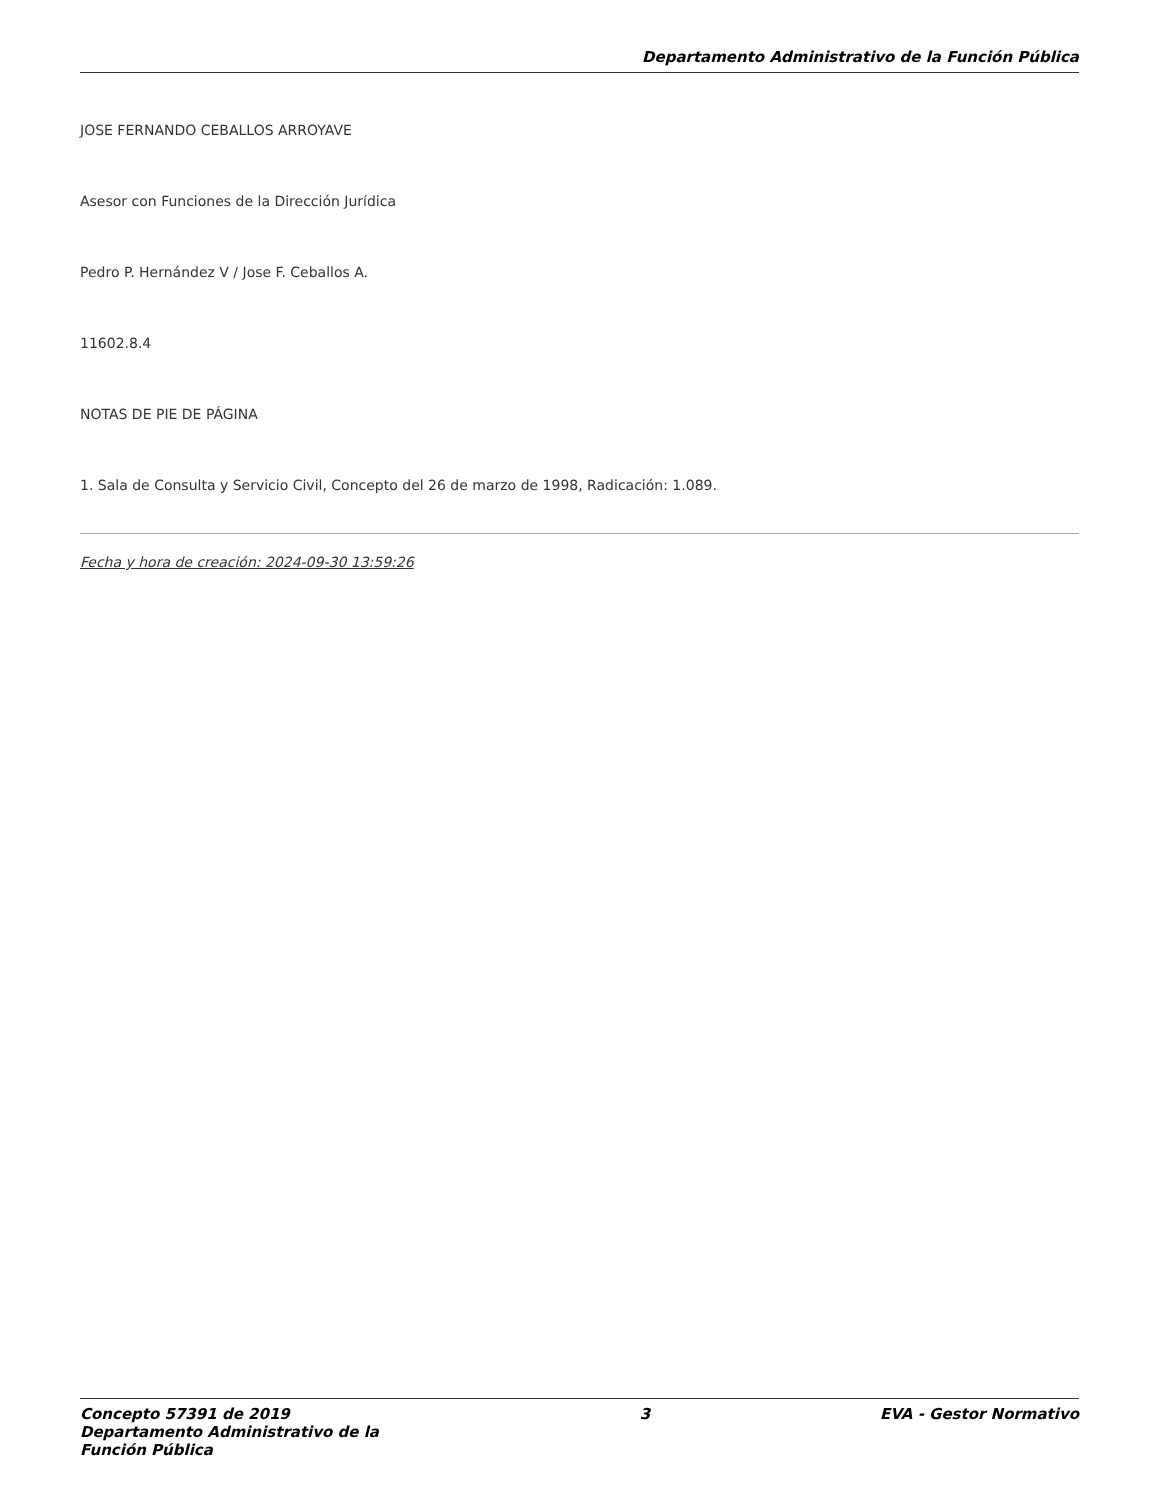Departamento Administrativo de la Función Pública
JOSE FERNANDO CEBALLOS ARROYAVE
Asesor con Funciones de la Dirección Jurídica
Pedro P. Hernández V / Jose F. Ceballos A.
11602.8.4
NOTAS DE PIE DE PÁGINA
1. Sala de Consulta y Servicio Civil, Concepto del 26 de marzo de 1998, Radicación: 1.089.
Fecha y hora de creación: 2024-09-30 13:59:26
Concepto 57391 de 2019 Departamento Administrativo de la Función Pública
3 EVA - Gestor Normativo